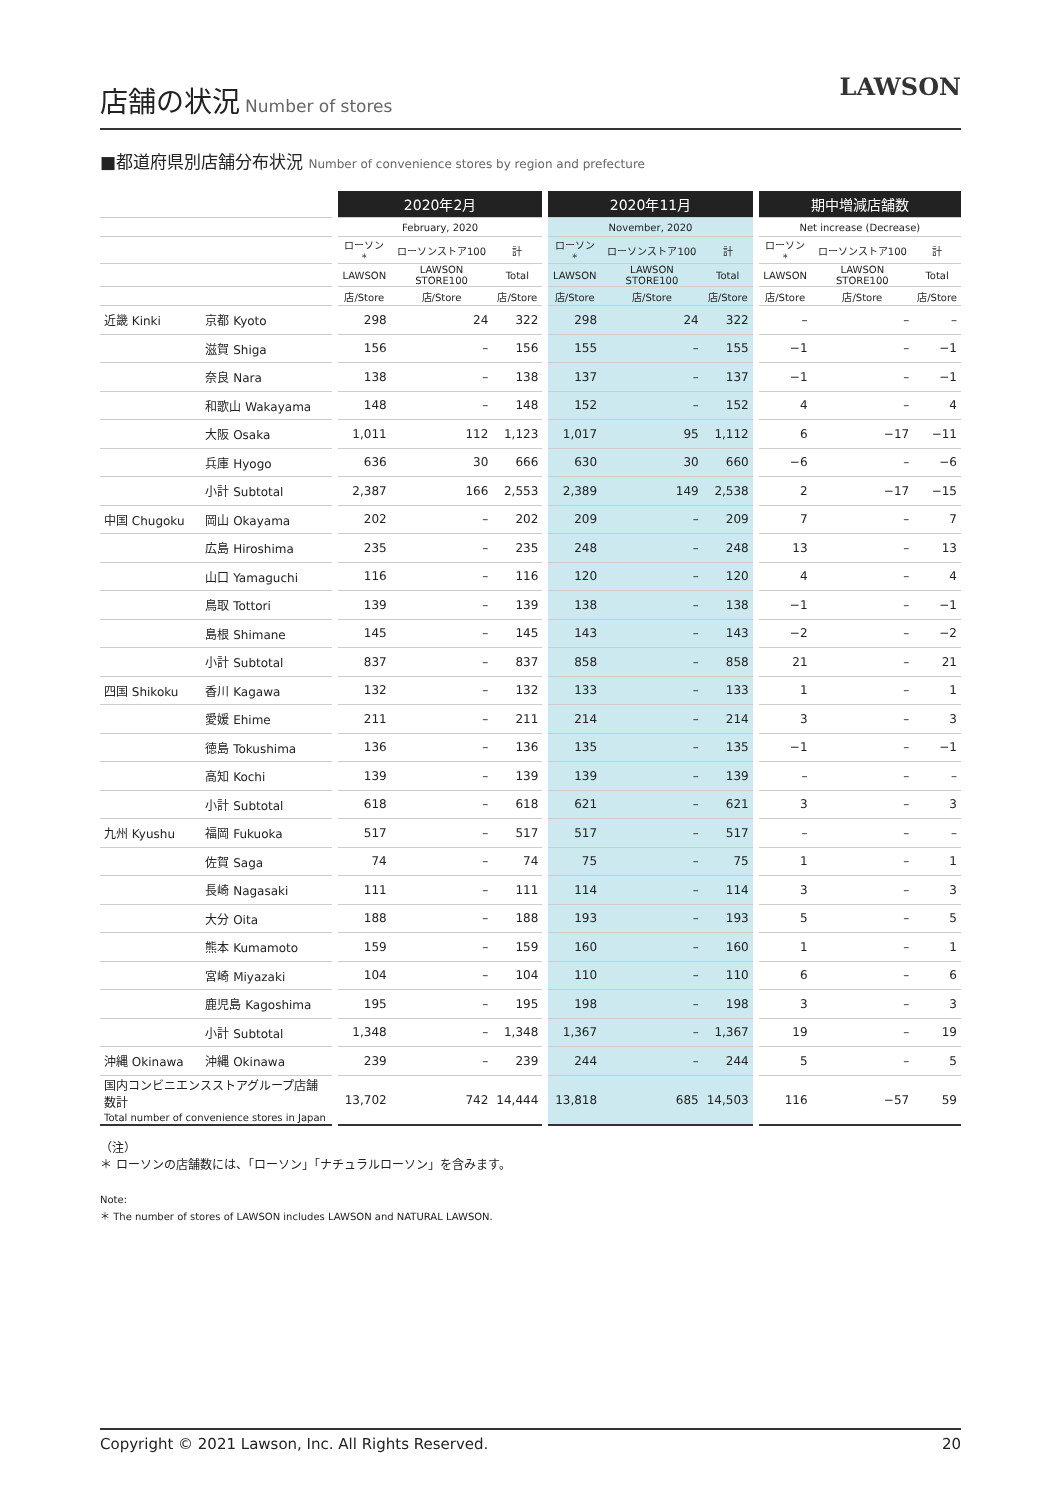店舗の状況
Number of stores
LAWSON
■都道府県別店舗分布状況 Number of convenience stores by region and prefecture
| | | 2020年2月 | | | 2020年11月 | | | 期中増減店舗数 | | |
| --- | --- | --- | --- | --- | --- | --- | --- | --- | --- | --- |
| | | February, 2020 | | | November, 2020 | | | Net increase (Decrease) | | |
| | | ローソン* | ローソンストア100 | 計 | ローソン* | ローソンストア100 | 計 | ローソン* | ローソンストア100 | 計 |
| | | LAWSON | LAWSON STORE100 | Total | LAWSON | LAWSON STORE100 | Total | LAWSON | LAWSON STORE100 | Total |
| | | 店/Store | 店/Store | 店/Store | 店/Store | 店/Store | 店/Store | 店/Store | 店/Store | 店/Store |
| 近畿 Kinki | 京都 Kyoto | 298 | 24 | 322 | 298 | 24 | 322 | – | – | – |
| | 滋賀 Shiga | 156 | – | 156 | 155 | – | 155 | −1 | – | −1 |
| | 奈良 Nara | 138 | – | 138 | 137 | – | 137 | −1 | – | −1 |
| | 和歌山 Wakayama | 148 | – | 148 | 152 | – | 152 | 4 | – | 4 |
| | 大阪 Osaka | 1,011 | 112 | 1,123 | 1,017 | 95 | 1,112 | 6 | −17 | −11 |
| | 兵庫 Hyogo | 636 | 30 | 666 | 630 | 30 | 660 | −6 | – | −6 |
| | 小計 Subtotal | 2,387 | 166 | 2,553 | 2,389 | 149 | 2,538 | 2 | −17 | −15 |
| 中国 Chugoku | 岡山 Okayama | 202 | – | 202 | 209 | – | 209 | 7 | – | 7 |
| | 広島 Hiroshima | 235 | – | 235 | 248 | – | 248 | 13 | – | 13 |
| | 山口 Yamaguchi | 116 | – | 116 | 120 | – | 120 | 4 | – | 4 |
| | 鳥取 Tottori | 139 | – | 139 | 138 | – | 138 | −1 | – | −1 |
| | 島根 Shimane | 145 | – | 145 | 143 | – | 143 | −2 | – | −2 |
| | 小計 Subtotal | 837 | – | 837 | 858 | – | 858 | 21 | – | 21 |
| 四国 Shikoku | 香川 Kagawa | 132 | – | 132 | 133 | – | 133 | 1 | – | 1 |
| | 愛媛 Ehime | 211 | – | 211 | 214 | – | 214 | 3 | – | 3 |
| | 徳島 Tokushima | 136 | – | 136 | 135 | – | 135 | −1 | – | −1 |
| | 高知 Kochi | 139 | – | 139 | 139 | – | 139 | – | – | – |
| | 小計 Subtotal | 618 | – | 618 | 621 | – | 621 | 3 | – | 3 |
| 九州 Kyushu | 福岡 Fukuoka | 517 | – | 517 | 517 | – | 517 | – | – | – |
| | 佐賀 Saga | 74 | – | 74 | 75 | – | 75 | 1 | – | 1 |
| | 長崎 Nagasaki | 111 | – | 111 | 114 | – | 114 | 3 | – | 3 |
| | 大分 Oita | 188 | – | 188 | 193 | – | 193 | 5 | – | 5 |
| | 熊本 Kumamoto | 159 | – | 159 | 160 | – | 160 | 1 | – | 1 |
| | 宮崎 Miyazaki | 104 | – | 104 | 110 | – | 110 | 6 | – | 6 |
| | 鹿児島 Kagoshima | 195 | – | 195 | 198 | – | 198 | 3 | – | 3 |
| | 小計 Subtotal | 1,348 | – | 1,348 | 1,367 | – | 1,367 | 19 | – | 19 |
| 沖縄 Okinawa | 沖縄 Okinawa | 239 | – | 239 | 244 | – | 244 | 5 | – | 5 |
| 国内コンビニエンスストアグループ店舗数計 Total number of convenience stores in Japan | | 13,702 | 742 | 14,444 | 13,818 | 685 | 14,503 | 116 | −57 | 59 |
（注）
＊ ローソンの店舗数には、「ローソン」「ナチュラルローソン」を含みます。
Note:
＊ The number of stores of LAWSON includes LAWSON and NATURAL LAWSON.
Copyright © 2021 Lawson, Inc. All Rights Reserved. 20